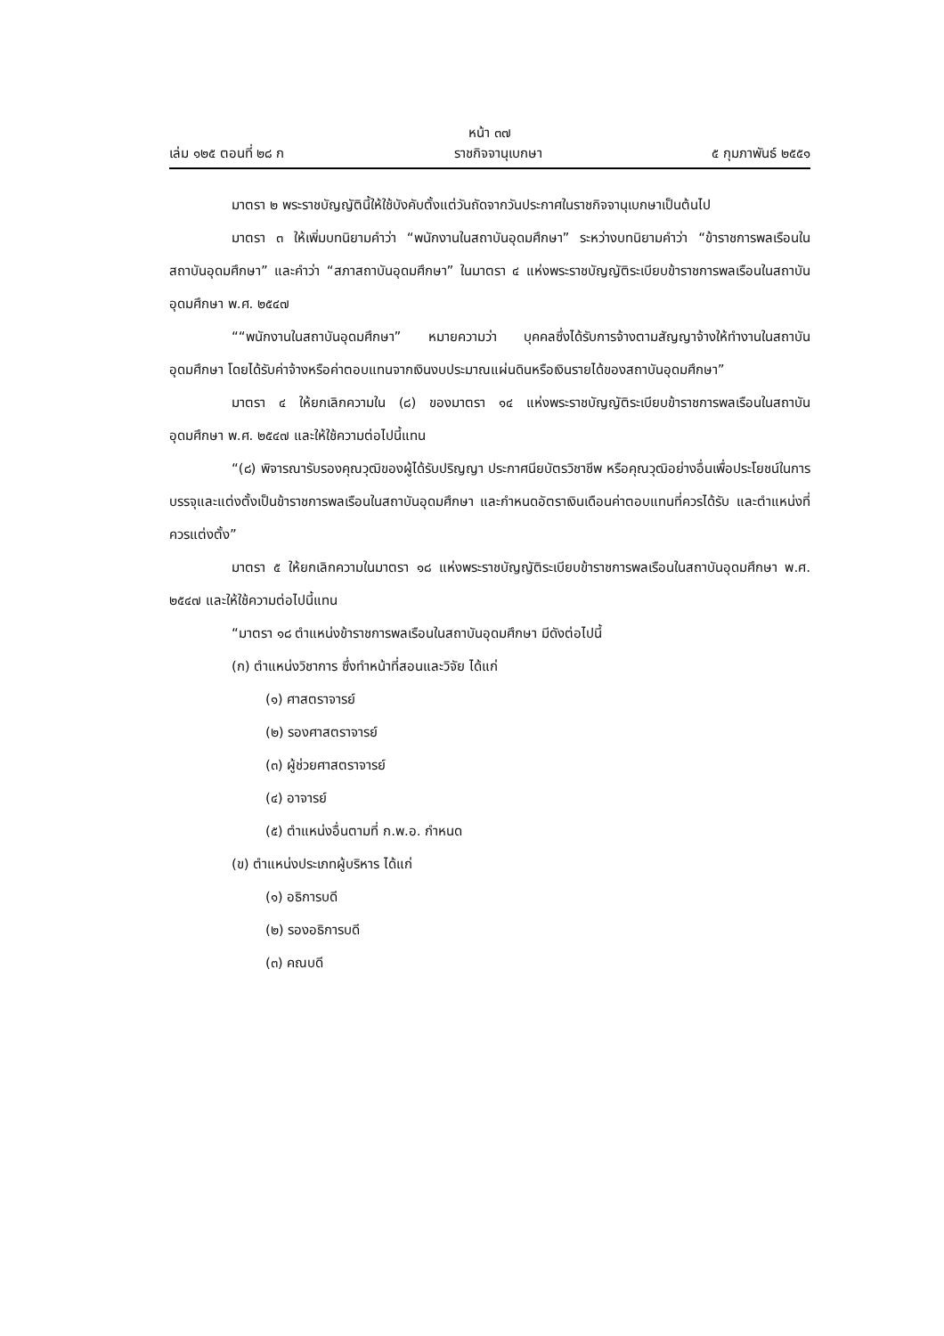หน้า ๓๗
เล่ม ๑๒๕ ตอนที่ ๒๘ ก ราชกิจจานุเบกษา ๕ กุมภาพันธ์ ๒๕๕๑
มาตรา ๒ พระราชบัญญัตินี้ให้ใช้บังคับตั้งแต่วันถัดจากวันประกาศในราชกิจจานุเบกษาเป็นต้นไป
มาตรา ๓ ให้เพิ่มบทนิยามคำว่า “พนักงานในสถาบันอุดมศึกษา” ระหว่างบทนิยามคำว่า “ข้าราชการพลเรือนในสถาบันอุดมศึกษา” และคำว่า “สภาสถาบันอุดมศึกษา” ในมาตรา ๔ แห่งพระราชบัญญัติระเบียบข้าราชการพลเรือนในสถาบันอุดมศึกษา พ.ศ. ๒๕๔๗
““พนักงานในสถาบันอุดมศึกษา” หมายความว่า บุคคลซึ่งได้รับการจ้างตามสัญญาจ้างให้ทำงานในสถาบันอุดมศึกษา โดยได้รับค่าจ้างหรือค่าตอบแทนจากเงินงบประมาณแผ่นดินหรือเงินรายได้ของสถาบันอุดมศึกษา”
มาตรา ๔ ให้ยกเลิกความใน (๘) ของมาตรา ๑๔ แห่งพระราชบัญญัติระเบียบข้าราชการพลเรือนในสถาบันอุดมศึกษา พ.ศ. ๒๕๔๗ และให้ใช้ความต่อไปนี้แทน
“(๘) พิจารณารับรองคุณวุฒิของผู้ได้รับปริญญา ประกาศนียบัตรวิชาชีพ หรือคุณวุฒิอย่างอื่นเพื่อประโยชน์ในการบรรจุและแต่งตั้งเป็นข้าราชการพลเรือนในสถาบันอุดมศึกษา และกำหนดอัตราเงินเดือนค่าตอบแทนที่ควรได้รับ และตำแหน่งที่ควรแต่งตั้ง”
มาตรา ๕ ให้ยกเลิกความในมาตรา ๑๘ แห่งพระราชบัญญัติระเบียบข้าราชการพลเรือนในสถาบันอุดมศึกษา พ.ศ. ๒๕๔๗ และให้ใช้ความต่อไปนี้แทน
“มาตรา ๑๘ ตำแหน่งข้าราชการพลเรือนในสถาบันอุดมศึกษา มีดังต่อไปนี้
(ก) ตำแหน่งวิชาการ ซึ่งทำหน้าที่สอนและวิจัย ได้แก่
(๑) ศาสตราจารย์
(๒) รองศาสตราจารย์
(๓) ผู้ช่วยศาสตราจารย์
(๔) อาจารย์
(๕) ตำแหน่งอื่นตามที่ ก.พ.อ. กำหนด
(ข) ตำแหน่งประเภทผู้บริหาร ได้แก่
(๑) อธิการบดี
(๒) รองอธิการบดี
(๓) คณบดี